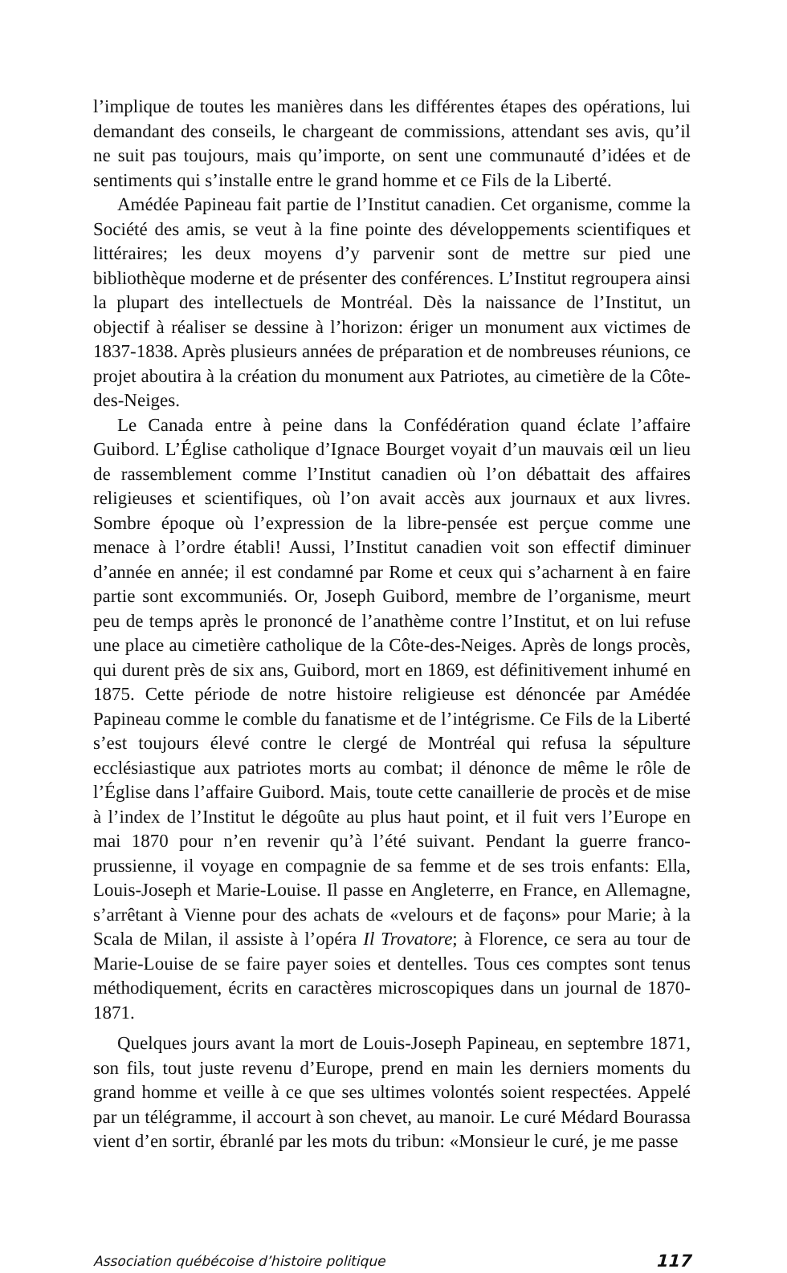l’implique de toutes les manières dans les différentes étapes des opérations, lui demandant des conseils, le chargeant de commissions, attendant ses avis, qu’il ne suit pas toujours, mais qu’importe, on sent une communauté d’idées et de sentiments qui s’installe entre le grand homme et ce Fils de la Liberté.
Amédée Papineau fait partie de l’Institut canadien. Cet organisme, comme la Société des amis, se veut à la fine pointe des développements scientifiques et littéraires; les deux moyens d’y parvenir sont de mettre sur pied une bibliothèque moderne et de présenter des conférences. L’Institut regroupera ainsi la plupart des intellectuels de Montréal. Dès la naissance de l’Institut, un objectif à réaliser se dessine à l’horizon: ériger un monument aux victimes de 1837-1838. Après plusieurs années de préparation et de nombreuses réunions, ce projet aboutira à la création du monument aux Patriotes, au cimetière de la Côte-des-Neiges.
Le Canada entre à peine dans la Confédération quand éclate l’affaire Guibord. L’Église catholique d’Ignace Bourget voyait d’un mauvais œil un lieu de rassemblement comme l’Institut canadien où l’on débattait des affaires religieuses et scientifiques, où l’on avait accès aux journaux et aux livres. Sombre époque où l’expression de la libre-pensée est perçue comme une menace à l’ordre établi! Aussi, l’Institut canadien voit son effectif diminuer d’année en année; il est condamné par Rome et ceux qui s’acharnent à en faire partie sont excommuniés. Or, Joseph Guibord, membre de l’organisme, meurt peu de temps après le prononcé de l’anathème contre l’Institut, et on lui refuse une place au cimetière catholique de la Côte-des-Neiges. Après de longs procès, qui durent près de six ans, Guibord, mort en 1869, est définitivement inhumé en 1875. Cette période de notre histoire religieuse est dénoncée par Amédée Papineau comme le comble du fanatisme et de l’intégrisme. Ce Fils de la Liberté s’est toujours élevé contre le clergé de Montréal qui refusa la sépulture ecclésiastique aux patriotes morts au combat; il dénonce de même le rôle de l’Église dans l’affaire Guibord. Mais, toute cette canaillerie de procès et de mise à l’index de l’Institut le dégoûte au plus haut point, et il fuit vers l’Europe en mai 1870 pour n’en revenir qu’à l’été suivant. Pendant la guerre franco-prussienne, il voyage en compagnie de sa femme et de ses trois enfants: Ella, Louis-Joseph et Marie-Louise. Il passe en Angleterre, en France, en Allemagne, s’arrêtant à Vienne pour des achats de «velours et de façons» pour Marie; à la Scala de Milan, il assiste à l’opéra Il Trovatore; à Florence, ce sera au tour de Marie-Louise de se faire payer soies et dentelles. Tous ces comptes sont tenus méthodiquement, écrits en caractères microscopiques dans un journal de 1870-1871.
Quelques jours avant la mort de Louis-Joseph Papineau, en septembre 1871, son fils, tout juste revenu d’Europe, prend en main les derniers moments du grand homme et veille à ce que ses ultimes volontés soient respectées. Appelé par un télégramme, il accourt à son chevet, au manoir. Le curé Médard Bourassa vient d’en sortir, ébranlé par les mots du tribun: «Monsieur le curé, je me passe
Association québécoise d’histoire politique 117